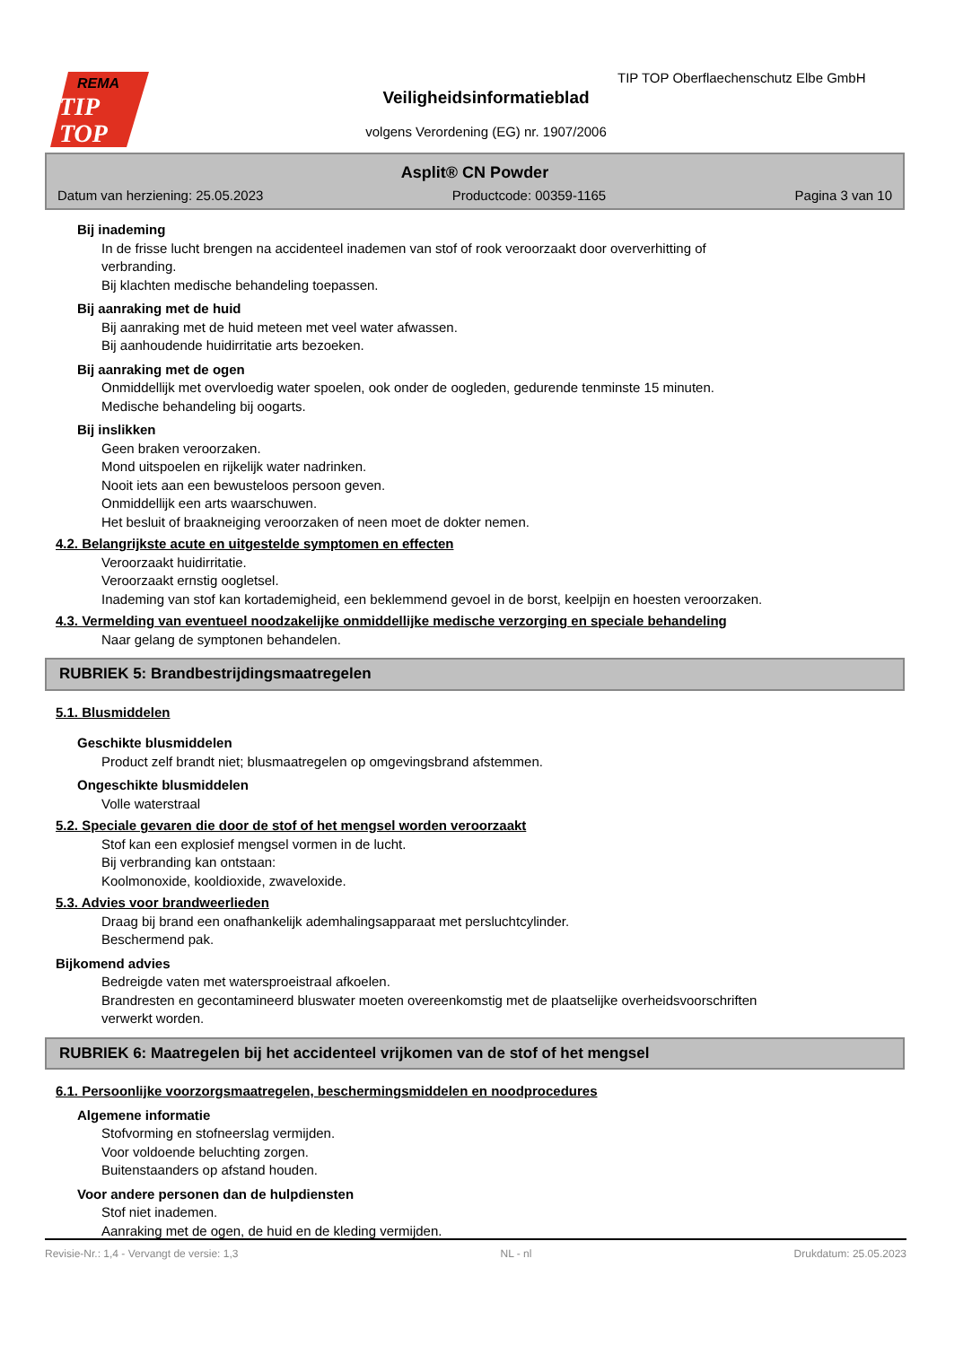REMA
TIP
TOP
TIP TOP Oberflaechenschutz Elbe GmbH
Veiligheidsinformatieblad
volgens Verordening (EG) nr. 1907/2006
Asplit® CN Powder
Datum van herziening: 25.05.2023 Productcode: 00359-1165 Pagina 3 van 10
Bij inademing
In de frisse lucht brengen na accidenteel inademen van stof of rook veroorzaakt door oververhitting of
verbranding.
Bij klachten medische behandeling toepassen.
Bij aanraking met de huid
Bij aanraking met de huid meteen met veel water afwassen.
Bij aanhoudende huidirritatie arts bezoeken.
Bij aanraking met de ogen
Onmiddellijk met overvloedig water spoelen, ook onder de oogleden, gedurende tenminste 15 minuten.
Medische behandeling bij oogarts.
Bij inslikken
Geen braken veroorzaken.
Mond uitspoelen en rijkelijk water nadrinken.
Nooit iets aan een bewusteloos persoon geven.
Onmiddellijk een arts waarschuwen.
Het besluit of braakneiging veroorzaken of neen moet de dokter nemen.
4.2. Belangrijkste acute en uitgestelde symptomen en effecten
Veroorzaakt huidirritatie.
Veroorzaakt ernstig oogletsel.
Inademing van stof kan kortademigheid, een beklemmend gevoel in de borst, keelpijn en hoesten veroorzaken.
4.3. Vermelding van eventueel noodzakelijke onmiddellijke medische verzorging en speciale behandeling
Naar gelang de symptonen behandelen.
RUBRIEK 5: Brandbestrijdingsmaatregelen
5.1. Blusmiddelen
Geschikte blusmiddelen
Product zelf brandt niet; blusmaatregelen op omgevingsbrand afstemmen.
Ongeschikte blusmiddelen
Volle waterstraal
5.2. Speciale gevaren die door de stof of het mengsel worden veroorzaakt
Stof kan een explosief mengsel vormen in de lucht.
Bij verbranding kan ontstaan:
Koolmonoxide, kooldioxide, zwaveloxide.
5.3. Advies voor brandweerlieden
Draag bij brand een onafhankelijk ademhalingsapparaat met persluchtcylinder.
Beschermend pak.
Bijkomend advies
Bedreigde vaten met watersproeistraal afkoelen.
Brandresten en gecontamineerd bluswater moeten overeenkomstig met de plaatselijke overheidsvoorschriften
verwerkt worden.
RUBRIEK 6: Maatregelen bij het accidenteel vrijkomen van de stof of het mengsel
6.1. Persoonlijke voorzorgsmaatregelen, beschermingsmiddelen en noodprocedures
Algemene informatie
Stofvorming en stofneerslag vermijden.
Voor voldoende beluchting zorgen.
Buitenstaanders op afstand houden.
Voor andere personen dan de hulpdiensten
Stof niet inademen.
Aanraking met de ogen, de huid en de kleding vermijden.
Revisie-Nr.: 1,4 - Vervangt de versie: 1,3 NL - nl Drukdatum: 25.05.2023